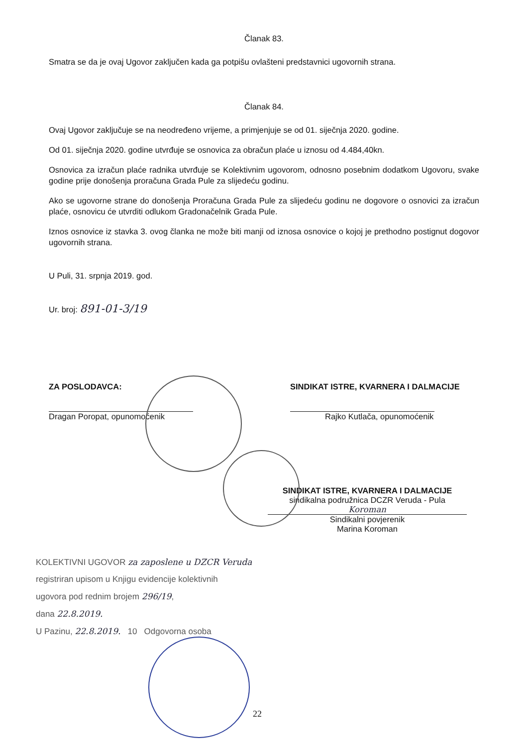Članak 83.
Smatra se da je ovaj Ugovor zaključen kada ga potpišu ovlašteni predstavnici ugovornih strana.
Članak 84.
Ovaj Ugovor zaključuje se na neodređeno vrijeme, a primjenjuje se od 01. siječnja 2020. godine.
Od 01. siječnja 2020. godine utvrđuje se osnovica za obračun plaće u iznosu od 4.484,40kn.
Osnovica za izračun plaće radnika utvrđuje se Kolektivnim ugovorom, odnosno posebnim dodatkom Ugovoru, svake godine prije donošenja proračuna Grada Pule za slijedeću godinu.
Ako se ugovorne strane do donošenja Proračuna Grada Pule za slijedeću godinu ne dogovore o osnovici za izračun plaće, osnovicu će utvrditi odlukom Gradonačelnik Grada Pule.
Iznos osnovice iz stavka 3. ovog članka ne može biti manji od iznosa osnovice o kojoj je prethodno postignut dogovor ugovornih strana.
U Puli, 31. srpnja 2019. god.
Ur. broj: 891-01-3/19
ZA POSLODAVCA:
Dragan Poropat, opunomoćenik
SINDIKAT ISTRE, KVARNERA I DALMACIJE
Rajko Kutlača, opunomoćenik
SINDIKAT ISTRE, KVARNERA I DALMACIJE
sindikalna podružnica DCZR Veruda - Pula
Koroman
Sindikalni povjerenik
Marina Koroman
KOLEKTIVNI UGOVOR za zaposlene u DZCR Veruda
registriran upisom u Knjigu evidencije kolektivnih
ugovora pod rednim brojem 296/19,
dana 22.8.2019.
U Pazinu, 22.8.2019. 10 Odgovorna osoba
22